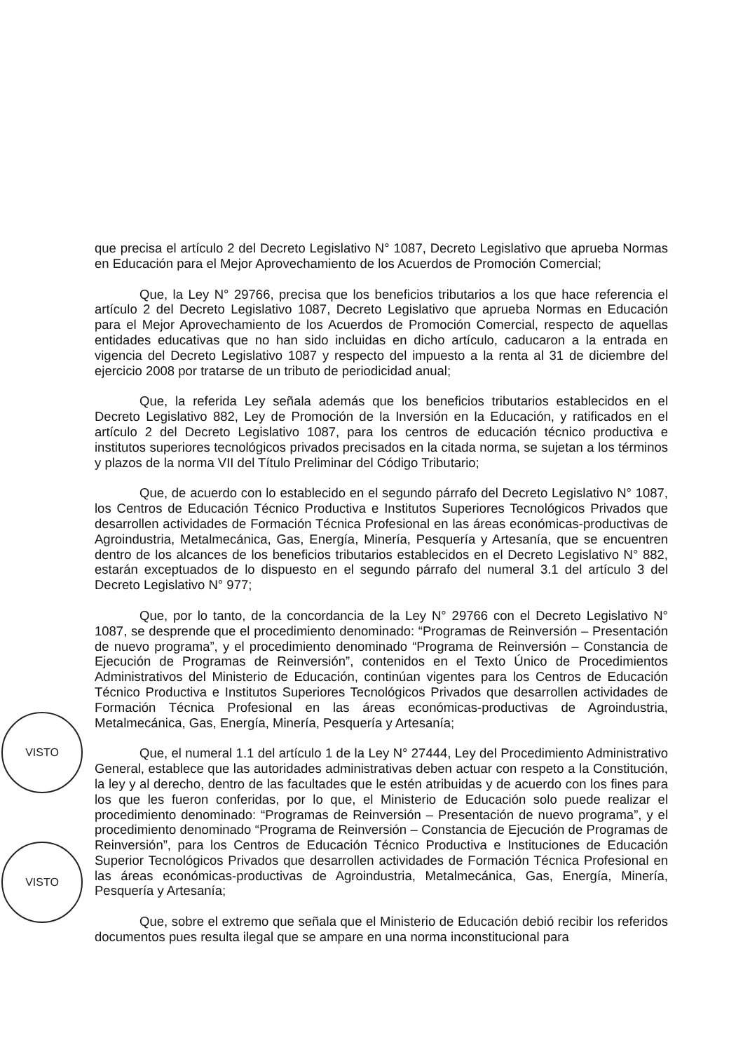VISTO
VISTO
que precisa el artículo 2 del Decreto Legislativo N° 1087, Decreto Legislativo que aprueba Normas en Educación para el Mejor Aprovechamiento de los Acuerdos de Promoción Comercial;
Que, la Ley N° 29766, precisa que los beneficios tributarios a los que hace referencia el artículo 2 del Decreto Legislativo 1087, Decreto Legislativo que aprueba Normas en Educación para el Mejor Aprovechamiento de los Acuerdos de Promoción Comercial, respecto de aquellas entidades educativas que no han sido incluidas en dicho artículo, caducaron a la entrada en vigencia del Decreto Legislativo 1087 y respecto del impuesto a la renta al 31 de diciembre del ejercicio 2008 por tratarse de un tributo de periodicidad anual;
Que, la referida Ley señala además que los beneficios tributarios establecidos en el Decreto Legislativo 882, Ley de Promoción de la Inversión en la Educación, y ratificados en el artículo 2 del Decreto Legislativo 1087, para los centros de educación técnico productiva e institutos superiores tecnológicos privados precisados en la citada norma, se sujetan a los términos y plazos de la norma VII del Título Preliminar del Código Tributario;
Que, de acuerdo con lo establecido en el segundo párrafo del Decreto Legislativo N° 1087, los Centros de Educación Técnico Productiva e Institutos Superiores Tecnológicos Privados que desarrollen actividades de Formación Técnica Profesional en las áreas económicas-productivas de Agroindustria, Metalmecánica, Gas, Energía, Minería, Pesquería y Artesanía, que se encuentren dentro de los alcances de los beneficios tributarios establecidos en el Decreto Legislativo N° 882, estarán exceptuados de lo dispuesto en el segundo párrafo del numeral 3.1 del artículo 3 del Decreto Legislativo N° 977;
Que, por lo tanto, de la concordancia de la Ley N° 29766 con el Decreto Legislativo N° 1087, se desprende que el procedimiento denominado: “Programas de Reinversión – Presentación de nuevo programa”, y el procedimiento denominado “Programa de Reinversión – Constancia de Ejecución de Programas de Reinversión”, contenidos en el Texto Único de Procedimientos Administrativos del Ministerio de Educación, continúan vigentes para los Centros de Educación Técnico Productiva e Institutos Superiores Tecnológicos Privados que desarrollen actividades de Formación Técnica Profesional en las áreas económicas-productivas de Agroindustria, Metalmecánica, Gas, Energía, Minería, Pesquería y Artesanía;
Que, el numeral 1.1 del artículo 1 de la Ley N° 27444, Ley del Procedimiento Administrativo General, establece que las autoridades administrativas deben actuar con respeto a la Constitución, la ley y al derecho, dentro de las facultades que le estén atribuidas y de acuerdo con los fines para los que les fueron conferidas, por lo que, el Ministerio de Educación solo puede realizar el procedimiento denominado: “Programas de Reinversión – Presentación de nuevo programa”, y el procedimiento denominado “Programa de Reinversión – Constancia de Ejecución de Programas de Reinversión”, para los Centros de Educación Técnico Productiva e Instituciones de Educación Superior Tecnológicos Privados que desarrollen actividades de Formación Técnica Profesional en las áreas económicas-productivas de Agroindustria, Metalmecánica, Gas, Energía, Minería, Pesquería y Artesanía;
Que, sobre el extremo que señala que el Ministerio de Educación debió recibir los referidos documentos pues resulta ilegal que se ampare en una norma inconstitucional para